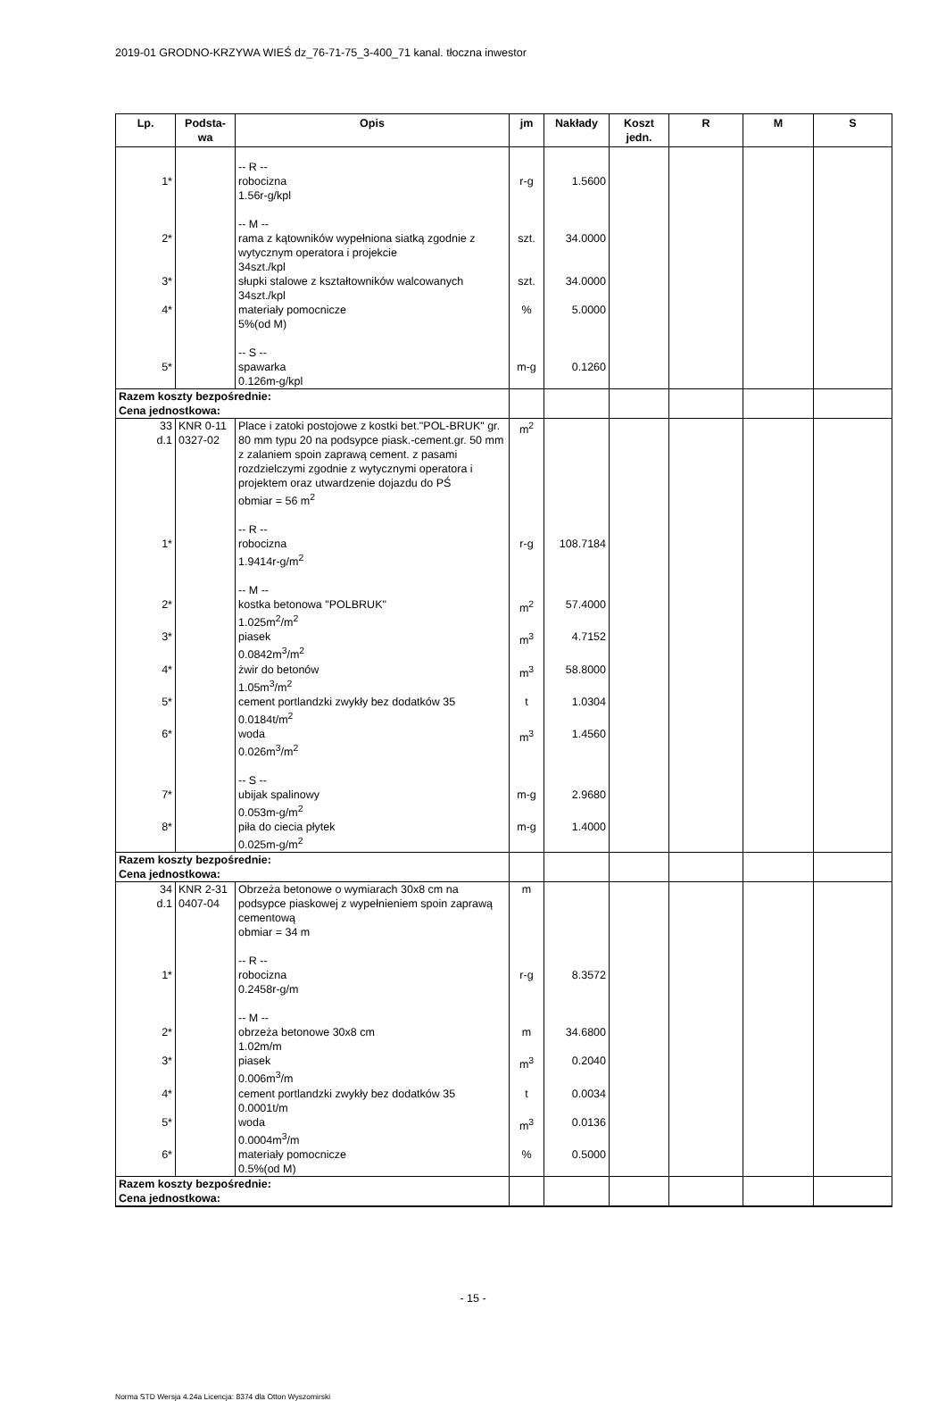2019-01 GRODNO-KRZYWA WIEŚ dz_76-71-75_3-400_71 kanal. tłoczna inwestor
| Lp. | Podsta- wa | Opis | jm | Nakłady | Koszt jedn. | R | M | S |
| --- | --- | --- | --- | --- | --- | --- | --- | --- |
| 1* | | -- R -- robocizna 1.56r-g/kpl | r-g | 1.5600 | | | | |
| 2* | | -- M -- rama z kątowników wypełniona siatką zgodnie z wytycznym operatora i projekcie 34szt./kpl | szt. | 34.0000 | | | | |
| 3* | | słupki stalowe z kształtowników walcowanych 34szt./kpl | szt. | 34.0000 | | | | |
| 4* | | materiały pomocnicze 5%(od M) | % | 5.0000 | | | | |
| 5* | | -- S -- spawarka 0.126m-g/kpl | m-g | 0.1260 | | | | |
| Razem koszty bezpośrednie: Cena jednostkowa: | | | | | | | | |
| 33 d.1 | KNR 0-11 0327-02 | Place i zatoki postojowe z kostki bet."POL-BRUK" gr. 80 mm typu 20 na podsypce piask.-cement.gr. 50 mm z zalaniem spoin zaprawą cement. z pasami rozdzielczymi zgodnie z wytycznymi operatora i projektem oraz utwardzenie dojazdu do PŚ obmiar = 56 m<sup>2</sup> | m<sup>2</sup> | | | | | |
| 1* | | -- R -- robocizna 1.9414r-g/m<sup>2</sup> | r-g | 108.7184 | | | | |
| 2* | | -- M -- kostka betonowa "POLBRUK" 1.025m<sup>2</sup>/m<sup>2</sup> | m<sup>2</sup> | 57.4000 | | | | |
| 3* | | piasek 0.0842m<sup>3</sup>/m<sup>2</sup> | m<sup>3</sup> | 4.7152 | | | | |
| 4* | | żwir do betonów 1.05m<sup>3</sup>/m<sup>2</sup> | m<sup>3</sup> | 58.8000 | | | | |
| 5* | | cement portlandzki zwykły bez dodatków 35 0.0184t/m<sup>2</sup> | t | 1.0304 | | | | |
| 6* | | woda 0.026m<sup>3</sup>/m<sup>2</sup> | m<sup>3</sup> | 1.4560 | | | | |
| 7* | | -- S -- ubijak spalinowy 0.053m-g/m<sup>2</sup> | m-g | 2.9680 | | | | |
| 8* | | piła do ciecia płytek 0.025m-g/m<sup>2</sup> | m-g | 1.4000 | | | | |
| Razem koszty bezpośrednie: Cena jednostkowa: | | | | | | | | |
| 34 d.1 | KNR 2-31 0407-04 | Obrzeża betonowe o wymiarach 30x8 cm na podsypce piaskowej z wypełnieniem spoin zaprawą cementową obmiar = 34 m | m | | | | | |
| 1* | | -- R -- robocizna 0.2458r-g/m | r-g | 8.3572 | | | | |
| 2* | | -- M -- obrzeża betonowe 30x8 cm 1.02m/m | m | 34.6800 | | | | |
| 3* | | piasek 0.006m<sup>3</sup>/m | m<sup>3</sup> | 0.2040 | | | | |
| 4* | | cement portlandzki zwykły bez dodatków 35 0.0001t/m | t | 0.0034 | | | | |
| 5* | | woda 0.0004m<sup>3</sup>/m | m<sup>3</sup> | 0.0136 | | | | |
| 6* | | materiały pomocnicze 0.5%(od M) | % | 0.5000 | | | | |
| Razem koszty bezpośrednie: Cena jednostkowa: | | | | | | | | |
- 15 -
Norma STD Wersja 4.24a Licencja: 8374 dla Otton Wyszomirski